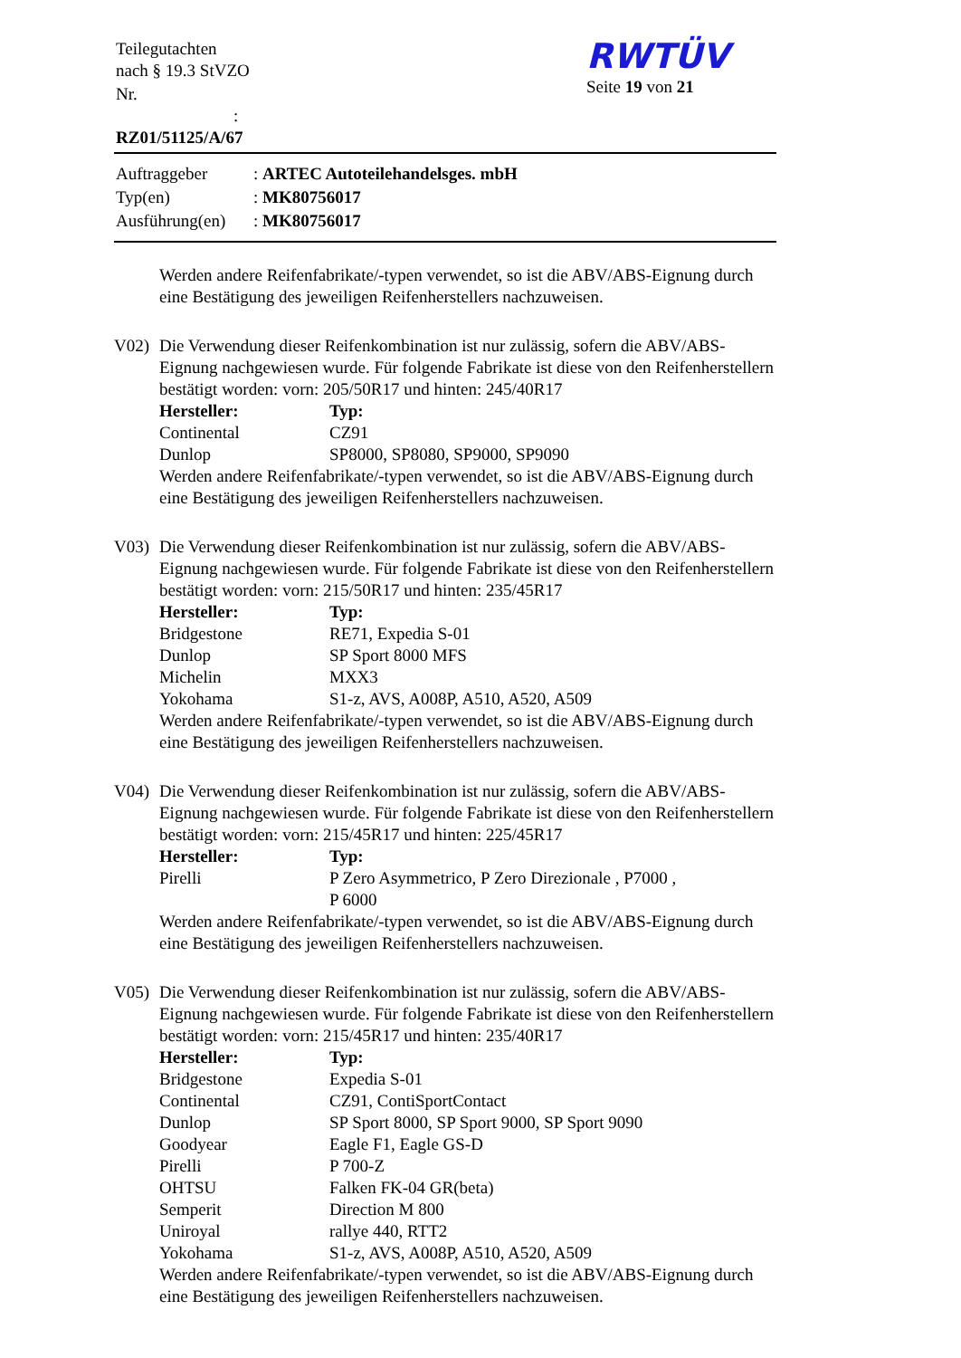| Teilegutachten nach § 19.3 StVZO |
| Nr. : RZ01/51125/A/67 |
RWTÜV
Seite 19 von 21
| Auftraggeber | : ARTEC Autoteilehandelsges. mbH |
| Typ(en) | : MK80756017 |
| Ausführung(en) | : MK80756017 |
Werden andere Reifenfabrikate/-typen verwendet, so ist die ABV/ABS-Eignung durch eine Bestätigung des jeweiligen Reifenherstellers nachzuweisen.
V02) Die Verwendung dieser Reifenkombination ist nur zulässig, sofern die ABV/ABS-Eignung nachgewiesen wurde. Für folgende Fabrikate ist diese von den Reifenherstellern bestätigt worden: vorn: 205/50R17 und hinten: 245/40R17
| Hersteller: | Typ: |
| --- | --- |
| Continental | CZ91 |
| Dunlop | SP8000, SP8080, SP9000, SP9090 |
Werden andere Reifenfabrikate/-typen verwendet, so ist die ABV/ABS-Eignung durch eine Bestätigung des jeweiligen Reifenherstellers nachzuweisen.
V03) Die Verwendung dieser Reifenkombination ist nur zulässig, sofern die ABV/ABS-Eignung nachgewiesen wurde. Für folgende Fabrikate ist diese von den Reifenherstellern bestätigt worden: vorn: 215/50R17 und hinten: 235/45R17
| Hersteller: | Typ: |
| --- | --- |
| Bridgestone | RE71, Expedia S-01 |
| Dunlop | SP Sport 8000 MFS |
| Michelin | MXX3 |
| Yokohama | S1-z, AVS, A008P, A510, A520, A509 |
Werden andere Reifenfabrikate/-typen verwendet, so ist die ABV/ABS-Eignung durch eine Bestätigung des jeweiligen Reifenherstellers nachzuweisen.
V04) Die Verwendung dieser Reifenkombination ist nur zulässig, sofern die ABV/ABS-Eignung nachgewiesen wurde. Für folgende Fabrikate ist diese von den Reifenherstellern bestätigt worden: vorn: 215/45R17 und hinten: 225/45R17
| Hersteller: | Typ: |
| --- | --- |
| Pirelli | P Zero Asymmetrico, P Zero Direzionale , P7000 , P 6000 |
Werden andere Reifenfabrikate/-typen verwendet, so ist die ABV/ABS-Eignung durch eine Bestätigung des jeweiligen Reifenherstellers nachzuweisen.
V05) Die Verwendung dieser Reifenkombination ist nur zulässig, sofern die ABV/ABS-Eignung nachgewiesen wurde. Für folgende Fabrikate ist diese von den Reifenherstellern bestätigt worden: vorn: 215/45R17 und hinten: 235/40R17
| Hersteller: | Typ: |
| --- | --- |
| Bridgestone | Expedia S-01 |
| Continental | CZ91, ContiSportContact |
| Dunlop | SP Sport 8000, SP Sport 9000, SP Sport 9090 |
| Goodyear | Eagle F1, Eagle GS-D |
| Pirelli | P 700-Z |
| OHTSU | Falken FK-04 GR(beta) |
| Semperit | Direction M 800 |
| Uniroyal | rallye 440, RTT2 |
| Yokohama | S1-z, AVS, A008P, A510, A520, A509 |
Werden andere Reifenfabrikate/-typen verwendet, so ist die ABV/ABS-Eignung durch eine Bestätigung des jeweiligen Reifenherstellers nachzuweisen.